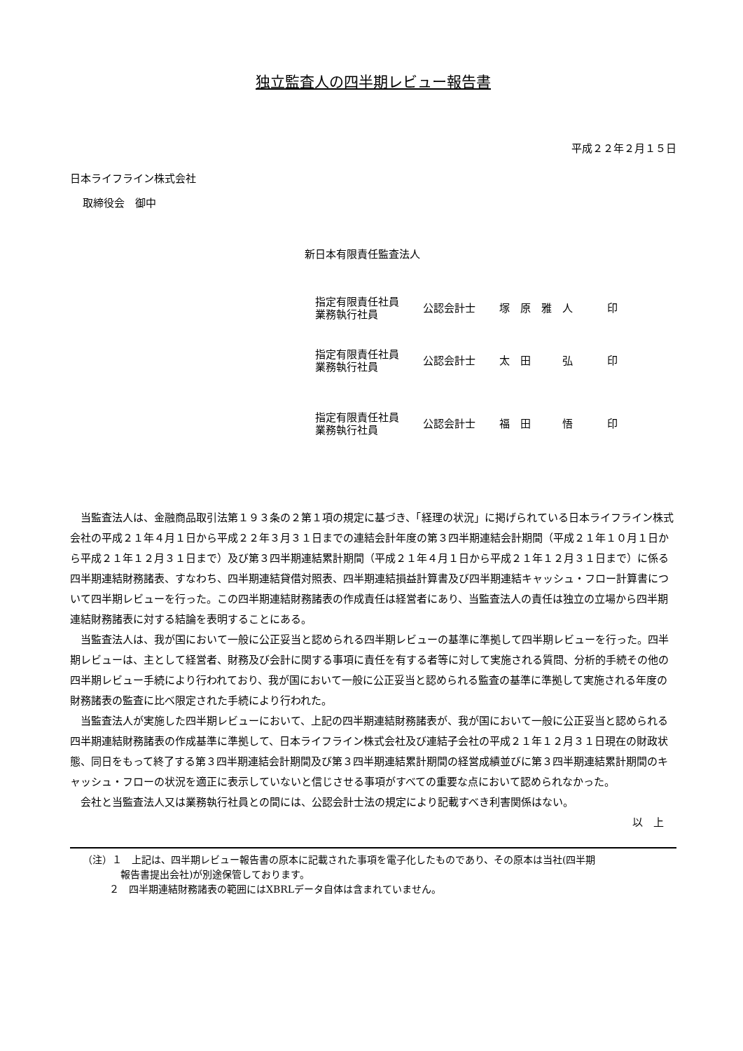独立監査人の四半期レビュー報告書
平成２２年２月１５日
日本ライフライン株式会社
取締役会　御中
新日本有限責任監査法人
| 指定有限責任社員 業務執行社員 | 公認会計士 | 塚 原 雅 人 | 印 |
| 指定有限責任社員 業務執行社員 | 公認会計士 | 太 田 弘 | 印 |
| 指定有限責任社員 業務執行社員 | 公認会計士 | 福 田 悟 | 印 |
当監査法人は、金融商品取引法第１９３条の２第１項の規定に基づき、「経理の状況」に掲げられている日本ライフライン株式会社の平成２１年４月１日から平成２２年３月３１日までの連結会計年度の第３四半期連結会計期間（平成２１年１０月１日から平成２１年１２月３１日まで）及び第３四半期連結累計期間（平成２１年４月１日から平成２１年１２月３１日まで）に係る四半期連結財務諸表、すなわち、四半期連結貸借対照表、四半期連結損益計算書及び四半期連結キャッシュ・フロー計算書について四半期レビューを行った。この四半期連結財務諸表の作成責任は経営者にあり、当監査法人の責任は独立の立場から四半期連結財務諸表に対する結論を表明することにある。
当監査法人は、我が国において一般に公正妥当と認められる四半期レビューの基準に準拠して四半期レビューを行った。四半期レビューは、主として経営者、財務及び会計に関する事項に責任を有する者等に対して実施される質問、分析的手続その他の四半期レビュー手続により行われており、我が国において一般に公正妥当と認められる監査の基準に準拠して実施される年度の財務諸表の監査に比べ限定された手続により行われた。
当監査法人が実施した四半期レビューにおいて、上記の四半期連結財務諸表が、我が国において一般に公正妥当と認められる四半期連結財務諸表の作成基準に準拠して、日本ライフライン株式会社及び連結子会社の平成２１年１２月３１日現在の財政状態、同日をもって終了する第３四半期連結会計期間及び第３四半期連結累計期間の経営成績並びに第３四半期連結累計期間のキャッシュ・フローの状況を適正に表示していないと信じさせる事項がすべての重要な点において認められなかった。
会社と当監査法人又は業務執行社員との間には、公認会計士法の規定により記載すべき利害関係はない。
以　上
（注）１　上記は、四半期レビュー報告書の原本に記載された事項を電子化したものであり、その原本は当社(四半期
報告書提出会社)が別途保管しております。
２　四半期連結財務諸表の範囲にはXBRLデータ自体は含まれていません。